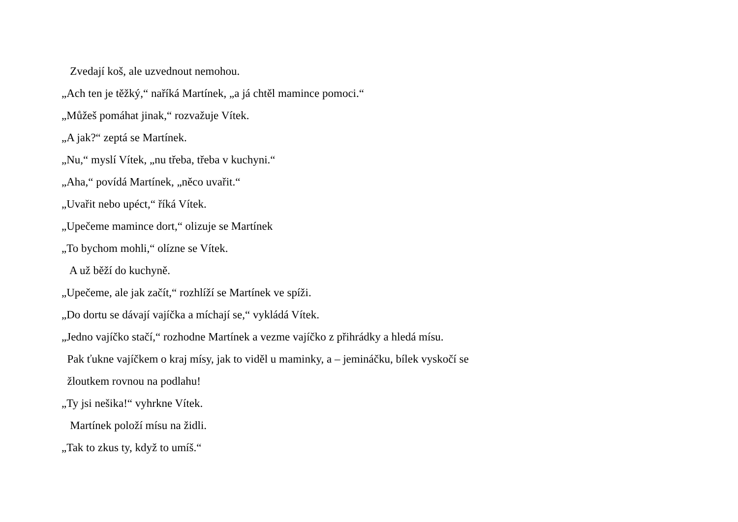Zvedají koš, ale uzvednout nemohou.
„Ach ten je těžký,“ naříká Martínek, „a já chtěl mamince pomoci.“
„Můžeš pomáhat jinak,“ rozvažuje Vítek.
„A jak?“ zeptá se Martínek.
„Nu,“ myslí Vítek, „nu třeba, třeba v kuchyni.“
„Aha,“ povídá Martínek, „něco uvařit.“
„Uvařit nebo upéct,“ říká Vítek.
„Upečeme mamince dort,“ olizuje se Martínek
„To bychom mohli,“ olízne se Vítek.
A už běží do kuchyně.
„Upečeme, ale jak začít,“ rozhlíží se Martínek ve spíži.
„Do dortu se dávají vajíčka a míchají se,“ vykládá Vítek.
„Jedno vajíčko stačí,“ rozhodne Martínek a vezme vajíčko z přihrádky a hledá mísu.
Pak ťukne vajíčkem o kraj mísy, jak to viděl u maminky, a – jemináčku, bílek vyskočí se
žloutkem rovnou na podlahu!
„Ty jsi nešika!“ vyhrkne Vítek.
Martínek položí mísu na židli.
„Tak to zkus ty, když to umíš.“